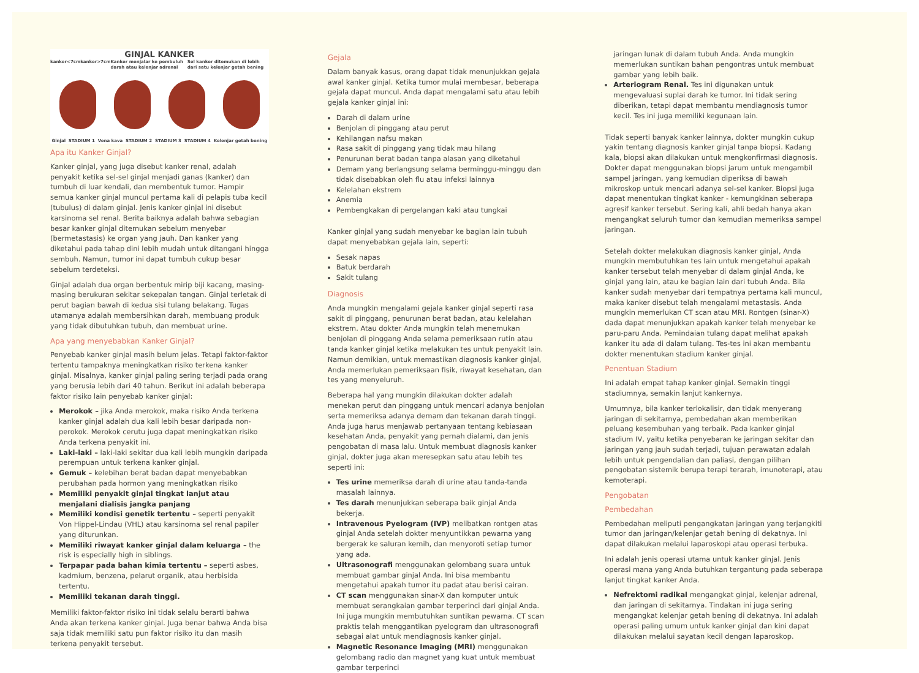GINJAL KANKER
kanker<7cm kanker>7cm Kanker menjalar ke pembuluh darah atau kelenjar adrenal Sel kanker ditemukan di lebih dari satu kelenjar getah bening
Ginjal STADIUM 1 Vena kava STADIUM 2 STADIUM 3 STADIUM 4 Kelenjar getah bening
Apa itu Kanker Ginjal?
Kanker ginjal, yang juga disebut kanker renal, adalah penyakit ketika sel-sel ginjal menjadi ganas (kanker) dan tumbuh di luar kendali, dan membentuk tumor. Hampir semua kanker ginjal muncul pertama kali di pelapis tuba kecil (tubulus) di dalam ginjal. Jenis kanker ginjal ini disebut karsinoma sel renal. Berita baiknya adalah bahwa sebagian besar kanker ginjal ditemukan sebelum menyebar (bermetastasis) ke organ yang jauh. Dan kanker yang diketahui pada tahap dini lebih mudah untuk ditangani hingga sembuh. Namun, tumor ini dapat tumbuh cukup besar sebelum terdeteksi.
Ginjal adalah dua organ berbentuk mirip biji kacang, masing-masing berukuran sekitar sekepalan tangan. Ginjal terletak di perut bagian bawah di kedua sisi tulang belakang. Tugas utamanya adalah membersihkan darah, membuang produk yang tidak dibutuhkan tubuh, dan membuat urine.
Apa yang menyebabkan Kanker Ginjal?
Penyebab kanker ginjal masih belum jelas. Tetapi faktor-faktor tertentu tampaknya meningkatkan risiko terkena kanker ginjal. Misalnya, kanker ginjal paling sering terjadi pada orang yang berusia lebih dari 40 tahun. Berikut ini adalah beberapa faktor risiko lain penyebab kanker ginjal:
Merokok – jika Anda merokok, maka risiko Anda terkena kanker ginjal adalah dua kali lebih besar daripada non-perokok. Merokok cerutu juga dapat meningkatkan risiko Anda terkena penyakit ini.
Laki-laki – laki-laki sekitar dua kali lebih mungkin daripada perempuan untuk terkena kanker ginjal.
Gemuk – kelebihan berat badan dapat menyebabkan perubahan pada hormon yang meningkatkan risiko
Memiliki penyakit ginjal tingkat lanjut atau menjalani dialisis jangka panjang
Memiliki kondisi genetik tertentu – seperti penyakit Von Hippel-Lindau (VHL) atau karsinoma sel renal papiler yang diturunkan.
Memiliki riwayat kanker ginjal dalam keluarga – the risk is especially high in siblings.
Terpapar pada bahan kimia tertentu – seperti asbes, kadmium, benzena, pelarut organik, atau herbisida tertentu.
Memiliki tekanan darah tinggi.
Memiliki faktor-faktor risiko ini tidak selalu berarti bahwa Anda akan terkena kanker ginjal. Juga benar bahwa Anda bisa saja tidak memiliki satu pun faktor risiko itu dan masih terkena penyakit tersebut.
Gejala
Dalam banyak kasus, orang dapat tidak menunjukkan gejala awal kanker ginjal. Ketika tumor mulai membesar, beberapa gejala dapat muncul. Anda dapat mengalami satu atau lebih gejala kanker ginjal ini:
Darah di dalam urine
Benjolan di pinggang atau perut
Kehilangan nafsu makan
Rasa sakit di pinggang yang tidak mau hilang
Penurunan berat badan tanpa alasan yang diketahui
Demam yang berlangsung selama berminggu-minggu dan tidak disebabkan oleh flu atau infeksi lainnya
Kelelahan ekstrem
Anemia
Pembengkakan di pergelangan kaki atau tungkai
Kanker ginjal yang sudah menyebar ke bagian lain tubuh dapat menyebabkan gejala lain, seperti:
Sesak napas
Batuk berdarah
Sakit tulang
Diagnosis
Anda mungkin mengalami gejala kanker ginjal seperti rasa sakit di pinggang, penurunan berat badan, atau kelelahan ekstrem. Atau dokter Anda mungkin telah menemukan benjolan di pinggang Anda selama pemeriksaan rutin atau tanda kanker ginjal ketika melakukan tes untuk penyakit lain. Namun demikian, untuk memastikan diagnosis kanker ginjal, Anda memerlukan pemeriksaan fisik, riwayat kesehatan, dan tes yang menyeluruh.
Beberapa hal yang mungkin dilakukan dokter adalah menekan perut dan pinggang untuk mencari adanya benjolan serta memeriksa adanya demam dan tekanan darah tinggi. Anda juga harus menjawab pertanyaan tentang kebiasaan kesehatan Anda, penyakit yang pernah dialami, dan jenis pengobatan di masa lalu. Untuk membuat diagnosis kanker ginjal, dokter juga akan meresepkan satu atau lebih tes seperti ini:
Tes urine memeriksa darah di urine atau tanda-tanda masalah lainnya.
Tes darah menunjukkan seberapa baik ginjal Anda bekerja.
Intravenous Pyelogram (IVP) melibatkan rontgen atas ginjal Anda setelah dokter menyuntikkan pewarna yang bergerak ke saluran kemih, dan menyoroti setiap tumor yang ada.
Ultrasonografi menggunakan gelombang suara untuk membuat gambar ginjal Anda. Ini bisa membantu mengetahui apakah tumor itu padat atau berisi cairan.
CT scan menggunakan sinar-X dan komputer untuk membuat serangkaian gambar terperinci dari ginjal Anda. Ini juga mungkin membutuhkan suntikan pewarna. CT scan praktis telah menggantikan pyelogram dan ultrasonografi sebagai alat untuk mendiagnosis kanker ginjal.
Magnetic Resonance Imaging (MRI) menggunakan gelombang radio dan magnet yang kuat untuk membuat gambar terperinci
jaringan lunak di dalam tubuh Anda. Anda mungkin memerlukan suntikan bahan pengontras untuk membuat gambar yang lebih baik.
Arteriogram Renal. Tes ini digunakan untuk mengevaluasi suplai darah ke tumor. Ini tidak sering diberikan, tetapi dapat membantu mendiagnosis tumor kecil. Tes ini juga memiliki kegunaan lain.
Tidak seperti banyak kanker lainnya, dokter mungkin cukup yakin tentang diagnosis kanker ginjal tanpa biopsi. Kadang kala, biopsi akan dilakukan untuk mengkonfirmasi diagnosis. Dokter dapat menggunakan biopsi jarum untuk mengambil sampel jaringan, yang kemudian diperiksa di bawah mikroskop untuk mencari adanya sel-sel kanker. Biopsi juga dapat menentukan tingkat kanker - kemungkinan seberapa agresif kanker tersebut. Sering kali, ahli bedah hanya akan mengangkat seluruh tumor dan kemudian memeriksa sampel jaringan.
Setelah dokter melakukan diagnosis kanker ginjal, Anda mungkin membutuhkan tes lain untuk mengetahui apakah kanker tersebut telah menyebar di dalam ginjal Anda, ke ginjal yang lain, atau ke bagian lain dari tubuh Anda. Bila kanker sudah menyebar dari tempatnya pertama kali muncul, maka kanker disebut telah mengalami metastasis. Anda mungkin memerlukan CT scan atau MRI. Rontgen (sinar-X) dada dapat menunjukkan apakah kanker telah menyebar ke paru-paru Anda. Pemindaian tulang dapat melihat apakah kanker itu ada di dalam tulang. Tes-tes ini akan membantu dokter menentukan stadium kanker ginjal.
Penentuan Stadium
Ini adalah empat tahap kanker ginjal. Semakin tinggi stadiumnya, semakin lanjut kankernya.
Umumnya, bila kanker terlokalisir, dan tidak menyerang jaringan di sekitarnya, pembedahan akan memberikan peluang kesembuhan yang terbaik. Pada kanker ginjal stadium IV, yaitu ketika penyebaran ke jaringan sekitar dan jaringan yang jauh sudah terjadi, tujuan perawatan adalah lebih untuk pengendalian dan paliasi, dengan pilihan pengobatan sistemik berupa terapi terarah, imunoterapi, atau kemoterapi.
Pengobatan
Pembedahan
Pembedahan meliputi pengangkatan jaringan yang terjangkiti tumor dan jaringan/kelenjar getah bening di dekatnya. Ini dapat dilakukan melalui laparoskopi atau operasi terbuka.
Ini adalah jenis operasi utama untuk kanker ginjal. Jenis operasi mana yang Anda butuhkan tergantung pada seberapa lanjut tingkat kanker Anda.
Nefrektomi radikal mengangkat ginjal, kelenjar adrenal, dan jaringan di sekitarnya. Tindakan ini juga sering mengangkat kelenjar getah bening di dekatnya. Ini adalah operasi paling umum untuk kanker ginjal dan kini dapat dilakukan melalui sayatan kecil dengan laparoskop.